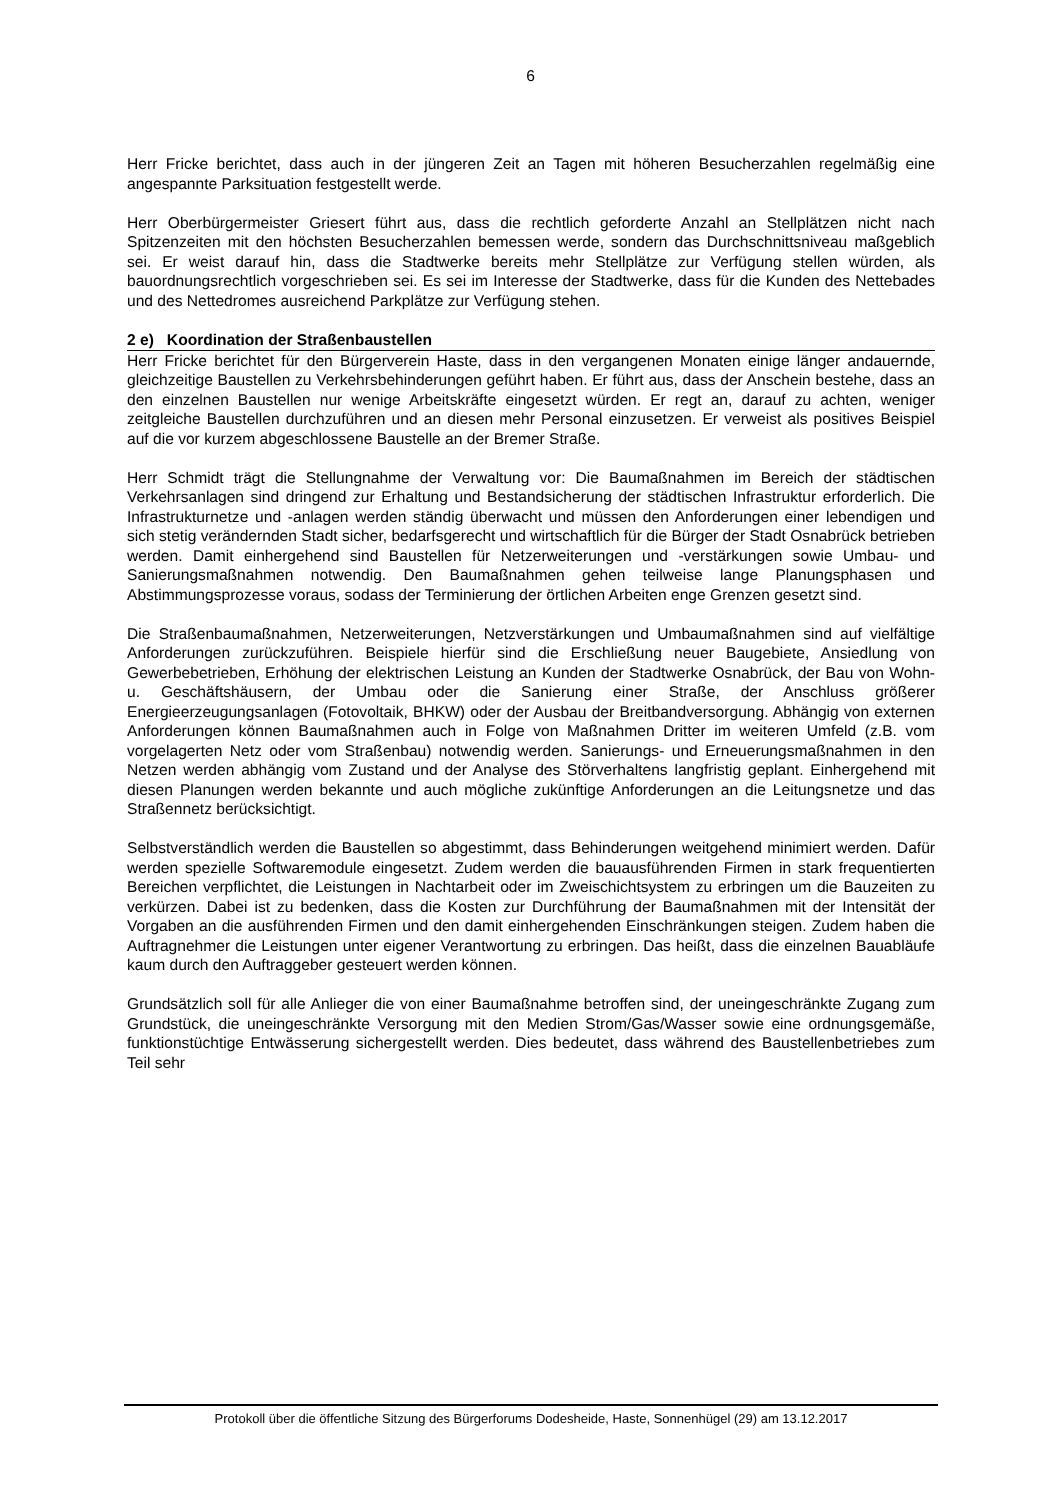6
Herr Fricke berichtet, dass auch in der jüngeren Zeit an Tagen mit höheren Besucherzahlen regelmäßig eine angespannte Parksituation festgestellt werde.
Herr Oberbürgermeister Griesert führt aus, dass die rechtlich geforderte Anzahl an Stellplätzen nicht nach Spitzenzeiten mit den höchsten Besucherzahlen bemessen werde, sondern das Durchschnittsniveau maßgeblich sei. Er weist darauf hin, dass die Stadtwerke bereits mehr Stellplätze zur Verfügung stellen würden, als bauordnungsrechtlich vorgeschrieben sei. Es sei im Interesse der Stadtwerke, dass für die Kunden des Nettebades und des Nettedromes ausreichend Parkplätze zur Verfügung stehen.
2 e) Koordination der Straßenbaustellen
Herr Fricke berichtet für den Bürgerverein Haste, dass in den vergangenen Monaten einige länger andauernde, gleichzeitige Baustellen zu Verkehrsbehinderungen geführt haben. Er führt aus, dass der Anschein bestehe, dass an den einzelnen Baustellen nur wenige Arbeitskräfte eingesetzt würden. Er regt an, darauf zu achten, weniger zeitgleiche Baustellen durchzuführen und an diesen mehr Personal einzusetzen. Er verweist als positives Beispiel auf die vor kurzem abgeschlossene Baustelle an der Bremer Straße.
Herr Schmidt trägt die Stellungnahme der Verwaltung vor: Die Baumaßnahmen im Bereich der städtischen Verkehrsanlagen sind dringend zur Erhaltung und Bestandsicherung der städtischen Infrastruktur erforderlich. Die Infrastrukturnetze und -anlagen werden ständig überwacht und müssen den Anforderungen einer lebendigen und sich stetig verändernden Stadt sicher, bedarfsgerecht und wirtschaftlich für die Bürger der Stadt Osnabrück betrieben werden. Damit einhergehend sind Baustellen für Netzerweiterungen und -verstärkungen sowie Umbau- und Sanierungsmaßnahmen notwendig. Den Baumaßnahmen gehen teilweise lange Planungsphasen und Abstimmungsprozesse voraus, sodass der Terminierung der örtlichen Arbeiten enge Grenzen gesetzt sind.
Die Straßenbaumaßnahmen, Netzerweiterungen, Netzverstärkungen und Umbaumaßnahmen sind auf vielfältige Anforderungen zurückzuführen. Beispiele hierfür sind die Erschließung neuer Baugebiete, Ansiedlung von Gewerbebetrieben, Erhöhung der elektrischen Leistung an Kunden der Stadtwerke Osnabrück, der Bau von Wohn- u. Geschäftshäusern, der Umbau oder die Sanierung einer Straße, der Anschluss größerer Energieerzeugungsanlagen (Fotovoltaik, BHKW) oder der Ausbau der Breitbandversorgung. Abhängig von externen Anforderungen können Baumaßnahmen auch in Folge von Maßnahmen Dritter im weiteren Umfeld (z.B. vom vorgelagerten Netz oder vom Straßenbau) notwendig werden. Sanierungs- und Erneuerungsmaßnahmen in den Netzen werden abhängig vom Zustand und der Analyse des Störverhaltens langfristig geplant. Einhergehend mit diesen Planungen werden bekannte und auch mögliche zukünftige Anforderungen an die Leitungsnetze und das Straßennetz berücksichtigt.
Selbstverständlich werden die Baustellen so abgestimmt, dass Behinderungen weitgehend minimiert werden. Dafür werden spezielle Softwaremodule eingesetzt. Zudem werden die bauausführenden Firmen in stark frequentierten Bereichen verpflichtet, die Leistungen in Nachtarbeit oder im Zweischichtsystem zu erbringen um die Bauzeiten zu verkürzen. Dabei ist zu bedenken, dass die Kosten zur Durchführung der Baumaßnahmen mit der Intensität der Vorgaben an die ausführenden Firmen und den damit einhergehenden Einschränkungen steigen. Zudem haben die Auftragnehmer die Leistungen unter eigener Verantwortung zu erbringen. Das heißt, dass die einzelnen Bauabläufe kaum durch den Auftraggeber gesteuert werden können.
Grundsätzlich soll für alle Anlieger die von einer Baumaßnahme betroffen sind, der uneingeschränkte Zugang zum Grundstück, die uneingeschränkte Versorgung mit den Medien Strom/Gas/Wasser sowie eine ordnungsgemäße, funktionstüchtige Entwässerung sichergestellt werden. Dies bedeutet, dass während des Baustellenbetriebes zum Teil sehr
Protokoll über die öffentliche Sitzung des Bürgerforums Dodesheide, Haste, Sonnenhügel (29) am 13.12.2017